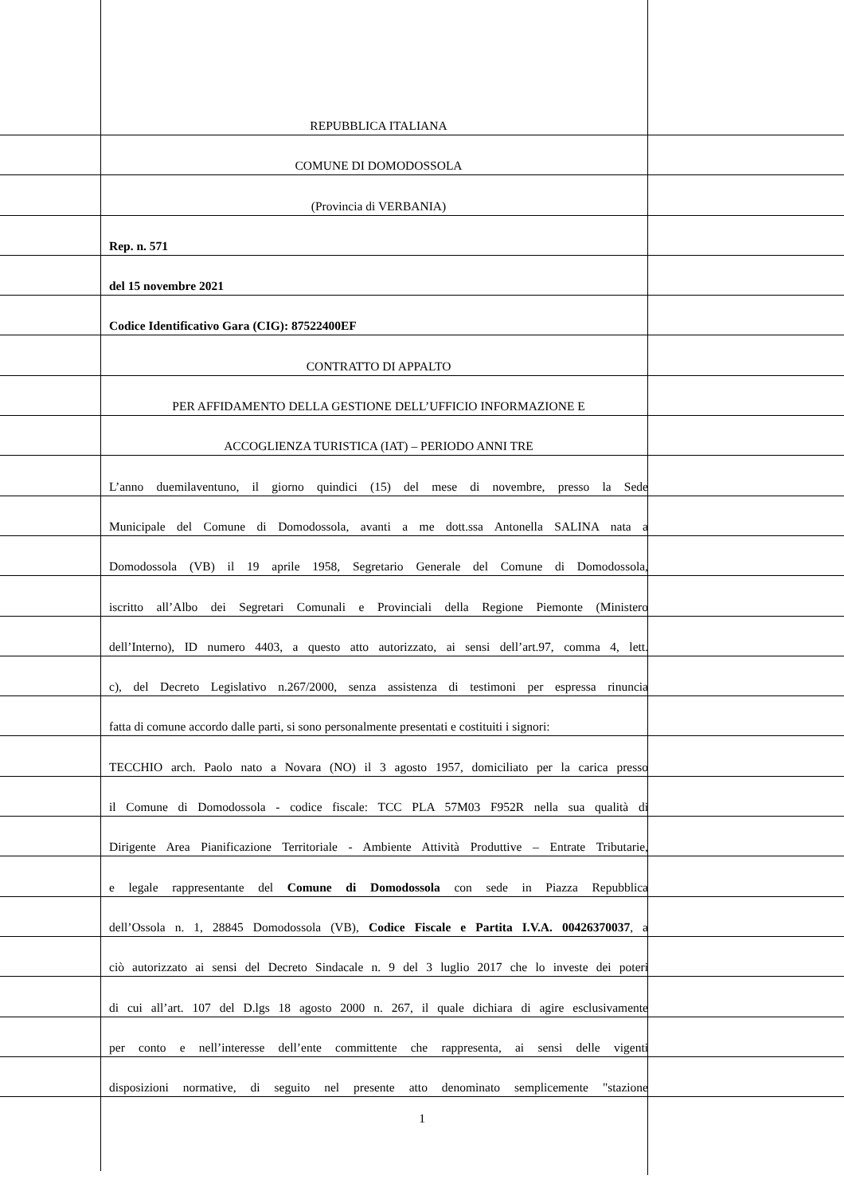REPUBBLICA ITALIANA
COMUNE DI DOMODOSSOLA
(Provincia di VERBANIA)
Rep. n. 571
del 15 novembre 2021
Codice Identificativo Gara (CIG): 87522400EF
CONTRATTO DI APPALTO
PER AFFIDAMENTO DELLA GESTIONE DELL’UFFICIO INFORMAZIONE E
ACCOGLIENZA TURISTICA (IAT) – PERIODO ANNI TRE
L’anno duemilaventuno, il giorno quindici (15) del mese di novembre, presso la Sede
Municipale del Comune di Domodossola, avanti a me dott.ssa Antonella SALINA nata a
Domodossola (VB) il 19 aprile 1958, Segretario Generale del Comune di Domodossola,
iscritto all’Albo dei Segretari Comunali e Provinciali della Regione Piemonte (Ministero
dell’Interno), ID numero 4403, a questo atto autorizzato, ai sensi dell’art.97, comma 4, lett.
c), del Decreto Legislativo n.267/2000, senza assistenza di testimoni per espressa rinuncia
fatta di comune accordo dalle parti, si sono personalmente presentati e costituiti i signori:
TECCHIO arch. Paolo nato a Novara (NO) il 3 agosto 1957, domiciliato per la carica presso
il Comune di Domodossola - codice fiscale: TCC PLA 57M03 F952R nella sua qualità di
Dirigente Area Pianificazione Territoriale - Ambiente Attività Produttive – Entrate Tributarie,
e legale rappresentante del Comune di Domodossola con sede in Piazza Repubblica
dell’Ossola n. 1, 28845 Domodossola (VB), Codice Fiscale e Partita I.V.A. 00426370037, a
ciò autorizzato ai sensi del Decreto Sindacale n. 9 del 3 luglio 2017 che lo investe dei poteri
di cui all’art. 107 del D.lgs 18 agosto 2000 n. 267, il quale dichiara di agire esclusivamente
per conto e nell’interesse dell’ente committente che rappresenta, ai sensi delle vigenti
disposizioni normative, di seguito nel presente atto denominato semplicemente "stazione
1